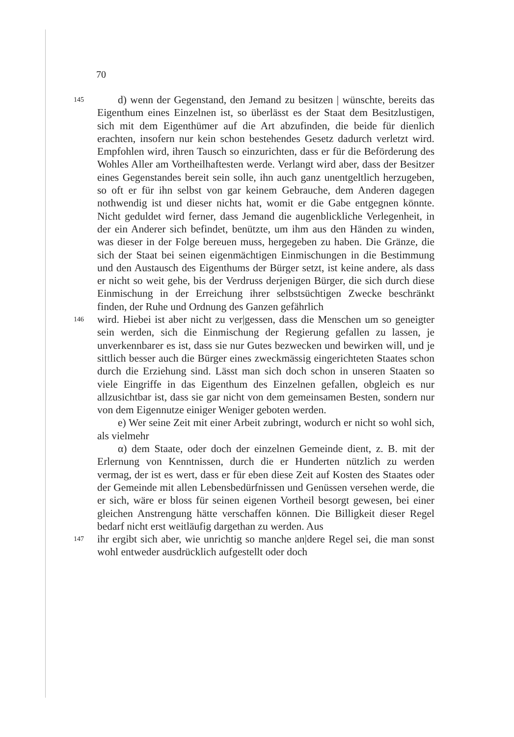70
145
d) wenn der Gegenstand, den Jemand zu besitzen | wünschte, bereits das Eigenthum eines Einzelnen ist, so überlässt es der Staat dem Besitzlustigen, sich mit dem Eigenthümer auf die Art abzufinden, die beide für dienlich erachten, insofern nur kein schon bestehendes Gesetz dadurch verletzt wird. Empfohlen wird, ihren Tausch so einzurichten, dass er für die Beförderung des Wohles Aller am Vortheilhaftesten werde. Verlangt wird aber, dass der Besitzer eines Gegenstandes bereit sein solle, ihn auch ganz unentgeltlich herzugeben, so oft er für ihn selbst von gar keinem Gebrauche, dem Anderen dagegen nothwendig ist und dieser nichts hat, womit er die Gabe entgegnen könnte. Nicht geduldet wird ferner, dass Jemand die augenblickliche Verlegenheit, in der ein Anderer sich befindet, benützte, um ihm aus den Händen zu winden, was dieser in der Folge bereuen muss, hergegeben zu haben. Die Gränze, die sich der Staat bei seinen eigenmächtigen Einmischungen in die Bestimmung und den Austausch des Eigenthums der Bürger setzt, ist keine andere, als dass er nicht so weit gehe, bis der Verdruss derjenigen Bürger, die sich durch diese Einmischung in der Erreichung ihrer selbstsüchtigen Zwecke beschränkt finden, der Ruhe und Ordnung des Ganzen gefährlich
146
wird. Hiebei ist aber nicht zu ver|gessen, dass die Menschen um so geneigter sein werden, sich die Einmischung der Regierung gefallen zu lassen, je unverkennbarer es ist, dass sie nur Gutes bezwecken und bewirken will, und je sittlich besser auch die Bürger eines zweckmässig eingerichteten Staates schon durch die Erziehung sind. Lässt man sich doch schon in unseren Staaten so viele Eingriffe in das Eigenthum des Einzelnen gefallen, obgleich es nur allzusichtbar ist, dass sie gar nicht von dem gemeinsamen Besten, sondern nur von dem Eigennutze einiger Weniger geboten werden.
e) Wer seine Zeit mit einer Arbeit zubringt, wodurch er nicht so wohl sich, als vielmehr
α) dem Staate, oder doch der einzelnen Gemeinde dient, z. B. mit der Erlernung von Kenntnissen, durch die er Hunderten nützlich zu werden vermag, der ist es wert, dass er für eben diese Zeit auf Kosten des Staates oder der Gemeinde mit allen Lebensbedürfnissen und Genüssen versehen werde, die er sich, wäre er bloss für seinen eigenen Vortheil besorgt gewesen, bei einer gleichen Anstrengung hätte verschaffen können. Die Billigkeit dieser Regel bedarf nicht erst weitläufig dargethan zu werden. Aus
147
ihr ergibt sich aber, wie unrichtig so manche an|dere Regel sei, die man sonst wohl entweder ausdrücklich aufgestellt oder doch